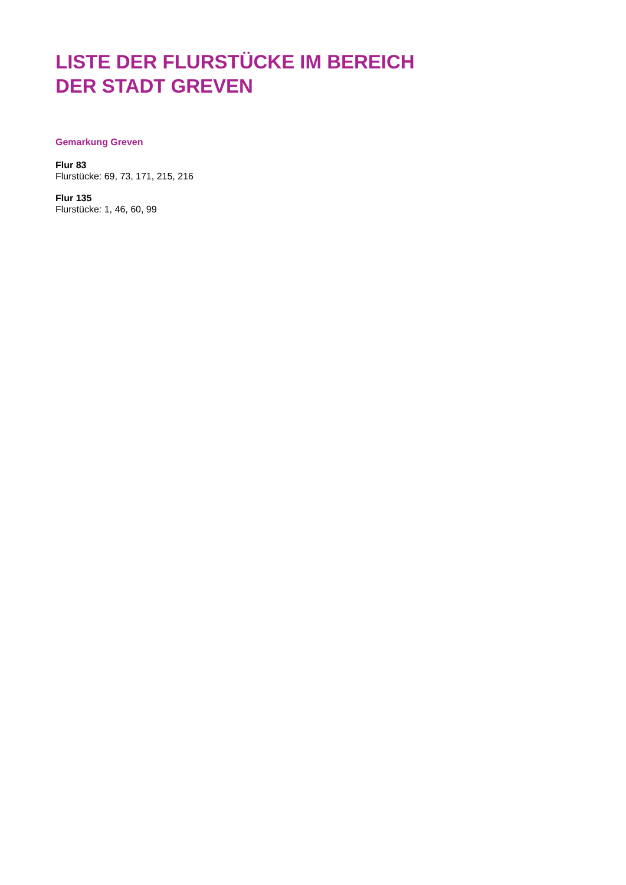LISTE DER FLURSTÜCKE IM BEREICH
DER STADT GREVEN
Gemarkung Greven
Flur 83
Flurstücke: 69, 73, 171, 215, 216
Flur 135
Flurstücke: 1, 46, 60, 99